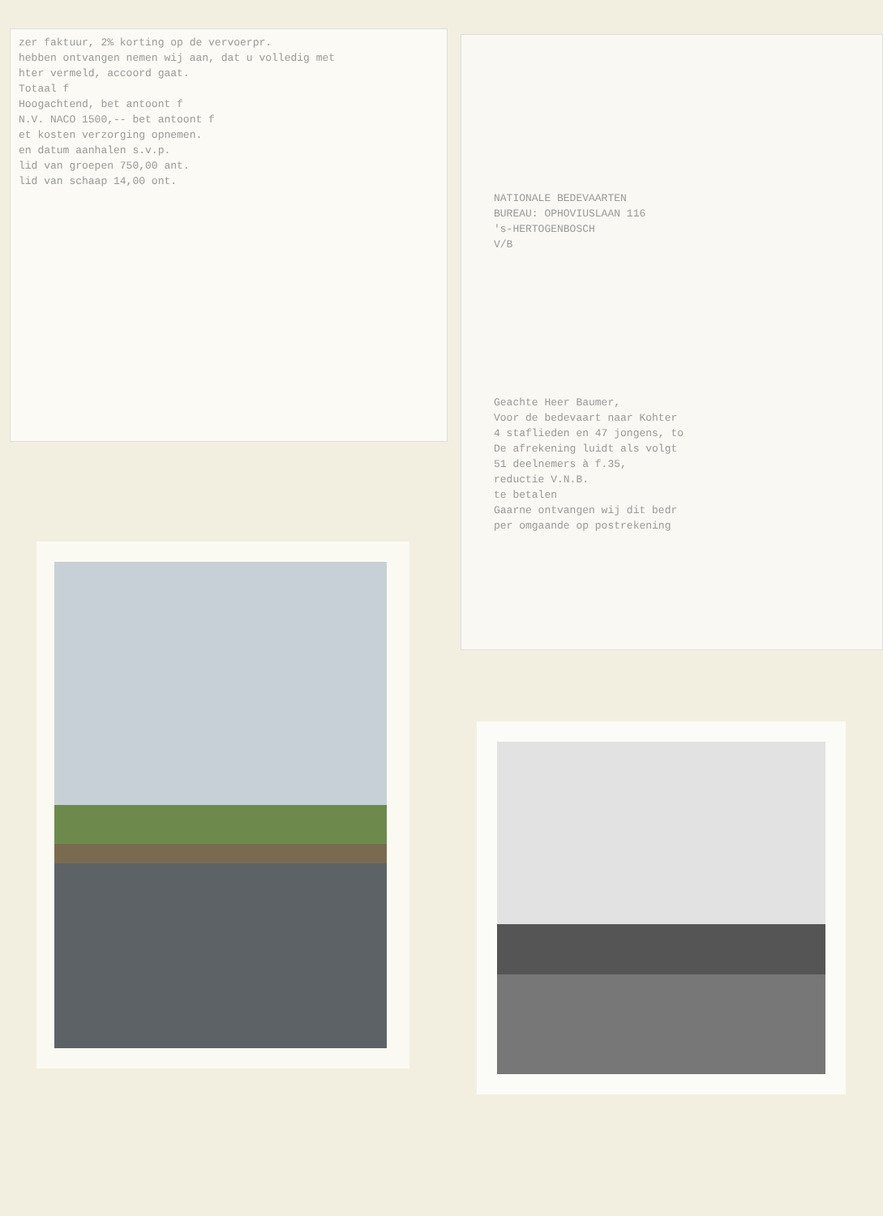zer faktuur, 2% korting op de vervoerpr.
hebben ontvangen nemen wij aan, dat u volledig met
hter vermeld, accoord gaat.
Totaal f
Hoogachtend, bet antoont f
N.V. NACO 1500,-- bet antoont f
et kosten verzorging opnemen.
en datum aanhalen s.v.p.
lid van groepen 750,00 ant.
lid van schaap 14,00 ont.
NATIONALE BEDEVAARTEN
BUREAU: OPHOVIUSLAAN 116
's-HERTOGENBOSCH
V/B
Geachte Heer Baumer,
Voor de bedevaart naar Kohter
4 staflieden en 47 jongens, to
De afrekening luidt als volgt
51 deelnemers à f.35,
reductie V.N.B.
te betalen
Gaarne ontvangen wij dit bedr
per omgaande op postrekening